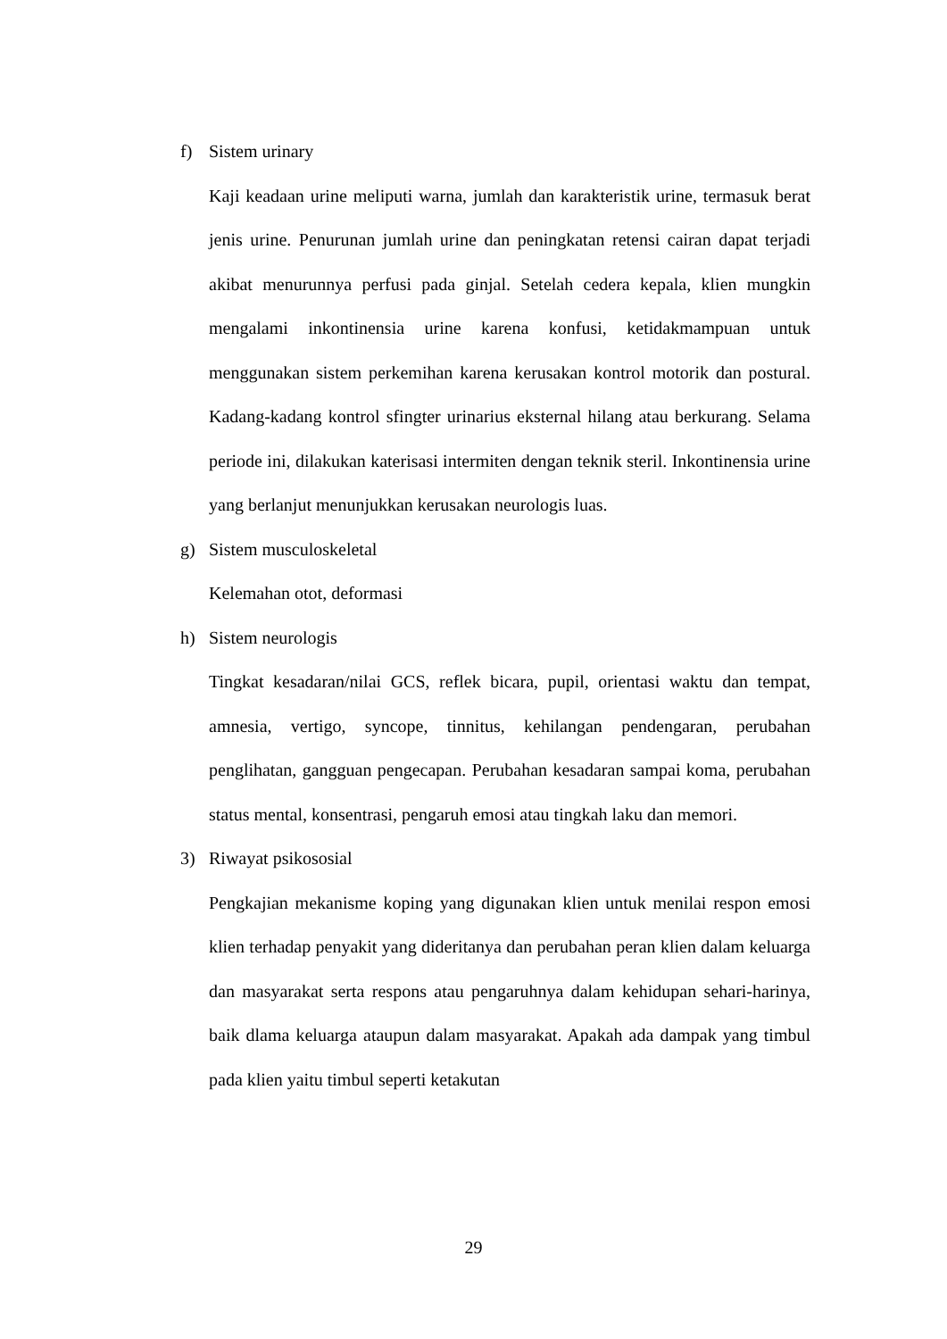f) Sistem urinary
Kaji keadaan urine meliputi warna, jumlah dan karakteristik urine, termasuk berat jenis urine. Penurunan jumlah urine dan peningkatan retensi cairan dapat terjadi akibat menurunnya perfusi pada ginjal. Setelah cedera kepala, klien mungkin mengalami inkontinensia urine karena konfusi, ketidakmampuan untuk menggunakan sistem perkemihan karena kerusakan kontrol motorik dan postural. Kadang-kadang kontrol sfingter urinarius eksternal hilang atau berkurang. Selama periode ini, dilakukan katerisasi intermiten dengan teknik steril. Inkontinensia urine yang berlanjut menunjukkan kerusakan neurologis luas.
g) Sistem musculoskeletal
Kelemahan otot, deformasi
h) Sistem neurologis
Tingkat kesadaran/nilai GCS, reflek bicara, pupil, orientasi waktu dan tempat, amnesia, vertigo, syncope, tinnitus, kehilangan pendengaran, perubahan penglihatan, gangguan pengecapan. Perubahan kesadaran sampai koma, perubahan status mental, konsentrasi, pengaruh emosi atau tingkah laku dan memori.
3) Riwayat psikososial
Pengkajian mekanisme koping yang digunakan klien untuk menilai respon emosi klien terhadap penyakit yang dideritanya dan perubahan peran klien dalam keluarga dan masyarakat serta respons atau pengaruhnya dalam kehidupan sehari-harinya, baik dlama keluarga ataupun dalam masyarakat. Apakah ada dampak yang timbul pada klien yaitu timbul seperti ketakutan
29